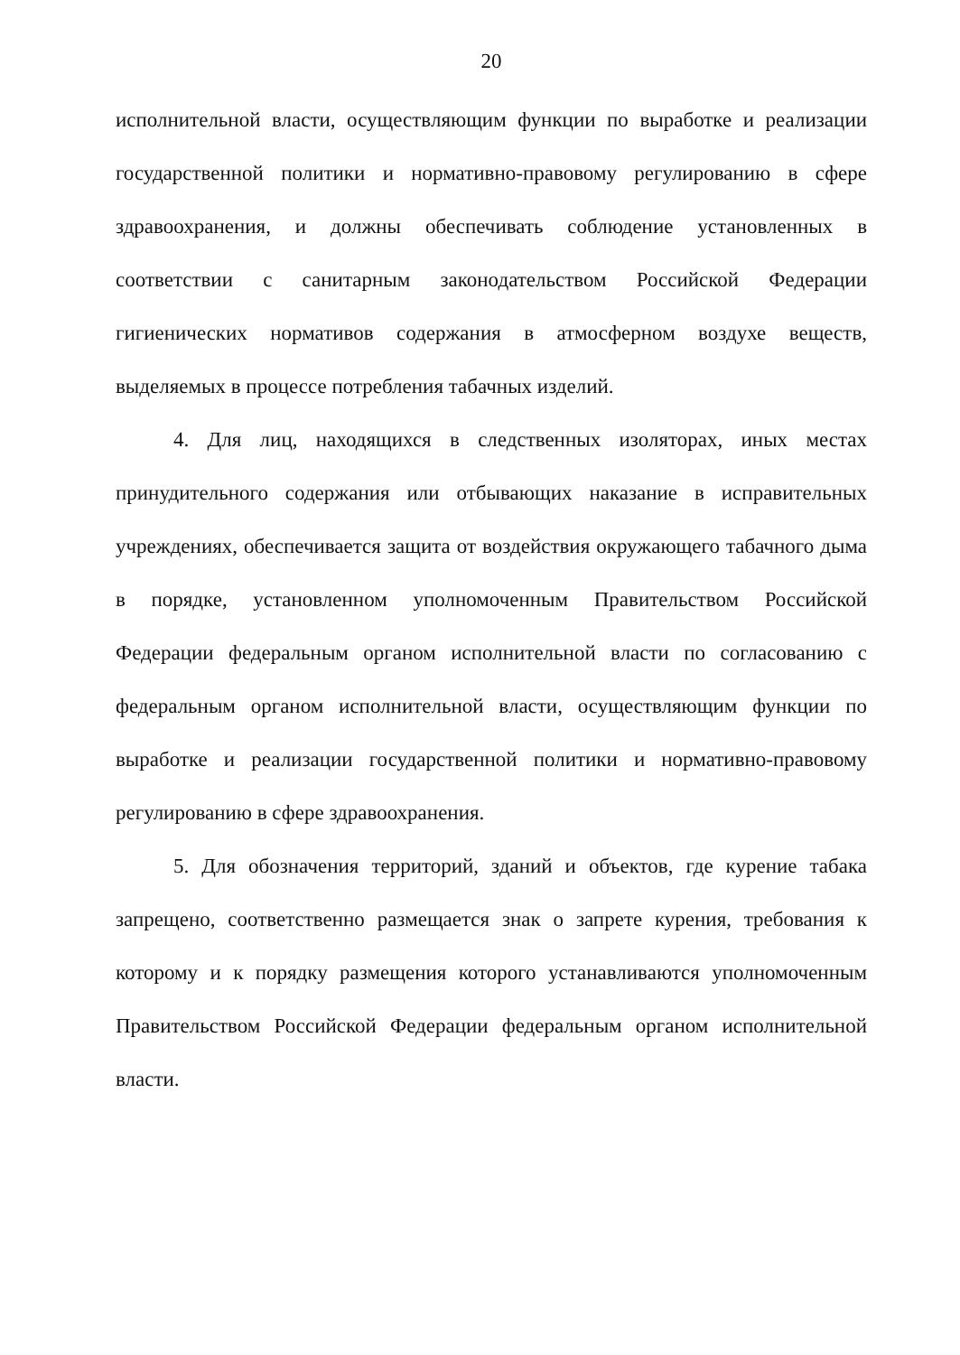20
исполнительной власти, осуществляющим функции по выработке и реализации государственной политики и нормативно-правовому регулированию в сфере здравоохранения, и должны обеспечивать соблюдение установленных в соответствии с санитарным законодательством Российской Федерации гигиенических нормативов содержания в атмосферном воздухе веществ, выделяемых в процессе потребления табачных изделий.
4. Для лиц, находящихся в следственных изоляторах, иных местах принудительного содержания или отбывающих наказание в исправительных учреждениях, обеспечивается защита от воздействия окружающего табачного дыма в порядке, установленном уполномоченным Правительством Российской Федерации федеральным органом исполнительной власти по согласованию с федеральным органом исполнительной власти, осуществляющим функции по выработке и реализации государственной политики и нормативно-правовому регулированию в сфере здравоохранения.
5. Для обозначения территорий, зданий и объектов, где курение табака запрещено, соответственно размещается знак о запрете курения, требования к которому и к порядку размещения которого устанавливаются уполномоченным Правительством Российской Федерации федеральным органом исполнительной власти.